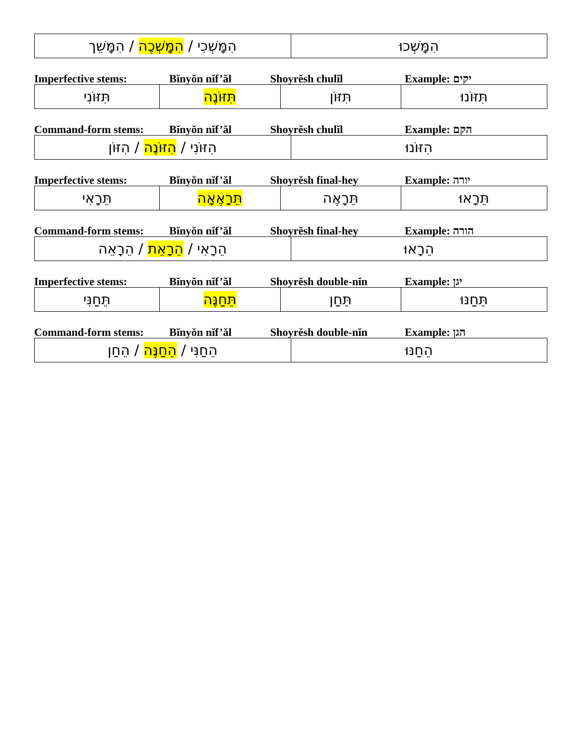| הִמָּשְׁכִי / הִמָּשְׁכֶה / הִמָּשֵׁך | הִמָּשְׁכוּ |
Imperfective stems: Bĭnyŏn nĭf’ăl Shoyrĕsh chulĭl Example: יקים
| תִּזּוֹנִי | תִּזּוֹנֶה | תִּזּוֹן | תִּזּוֹנוּ |
Command-form stems: Bĭnyŏn nĭf’ăl Shoyrĕsh chulĭl Example: הקם
| הִזּוֹנִי / הִזּוֹנֶה / הִזּוֹן | הִזּוֹנוּ |
Imperfective stems: Bĭnyŏn nĭf’ăl Shoyrĕsh final-hey Example: יורה
| תֵּרָאִי | תֵּרָאֶאָה | תֵּרָאֶה | תֵּרָאוּ |
Command-form stems: Bĭnyŏn nĭf’ăl Shoyrĕsh final-hey Example: הורה
| הֵרָאִי / הֵרָאֵת / הֵרָאֵה | הֵרָאוּ |
Imperfective stems: Bĭnyŏn nĭf’ăl Shoyrĕsh double-nĭn Example: יגן
| תֵּחַנִּי | תֵּחַנֶּה | תֵּחַן | תֵּחַנּוּ |
Command-form stems: Bĭnyŏn nĭf’ăl Shoyrĕsh double-nĭn Example: הגן
| הֵחַנִּי / הֵחַנֶּה / הֵחַן | הֵחַנּוּ |